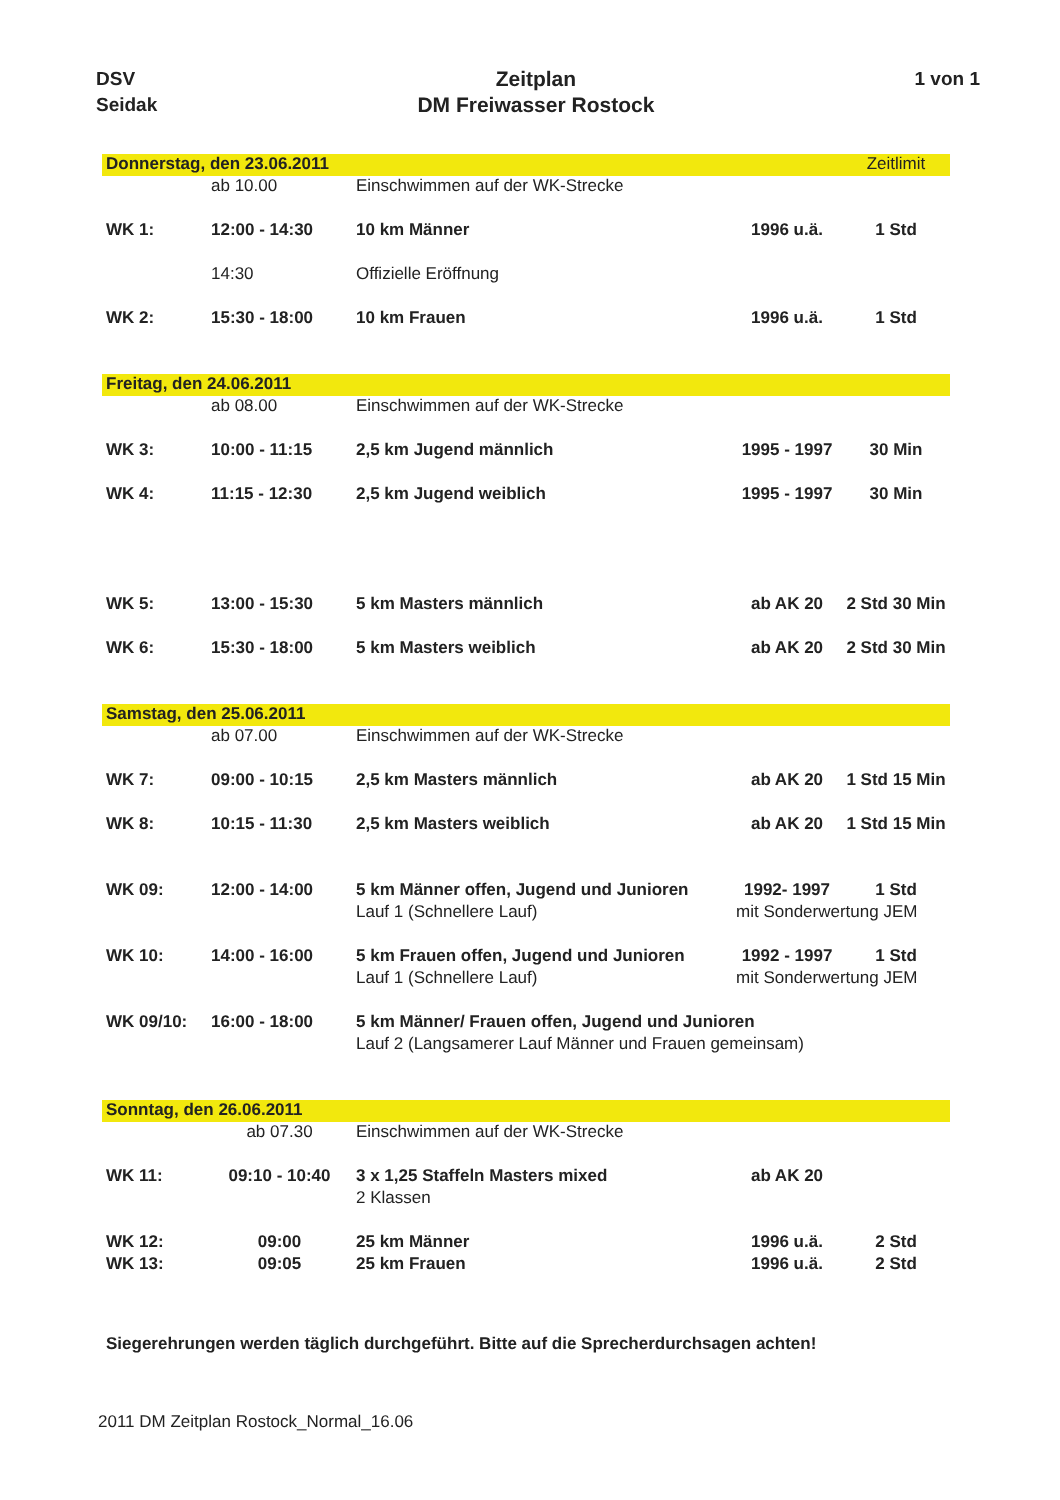DSV
Seidak
Zeitplan
DM Freiwasser Rostock
1 von 1
| Donnerstag, den 23.06.2011 | | | | Zeitlimit |
| | ab 10.00 | Einschwimmen auf der WK-Strecke | | |
| WK 1: | 12:00 - 14:30 | 10 km Männer | 1996 u.ä. | 1 Std |
| | 14:30 | Offizielle Eröffnung | | |
| WK 2: | 15:30 - 18:00 | 10 km Frauen | 1996 u.ä. | 1 Std |
| Freitag, den 24.06.2011 | | | | |
| | ab 08.00 | Einschwimmen auf der WK-Strecke | | |
| WK 3: | 10:00 - 11:15 | 2,5 km Jugend männlich | 1995 - 1997 | 30 Min |
| WK 4: | 11:15 - 12:30 | 2,5 km Jugend weiblich | 1995 - 1997 | 30 Min |
| WK 5: | 13:00 - 15:30 | 5 km Masters männlich | ab AK 20 | 2 Std 30 Min |
| WK 6: | 15:30 - 18:00 | 5 km Masters weiblich | ab AK 20 | 2 Std 30 Min |
| Samstag, den 25.06.2011 | | | | |
| | ab 07.00 | Einschwimmen auf der WK-Strecke | | |
| WK 7: | 09:00 - 10:15 | 2,5 km Masters männlich | ab AK 20 | 1 Std 15 Min |
| WK 8: | 10:15 - 11:30 | 2,5 km Masters weiblich | ab AK 20 | 1 Std 15 Min |
| WK 09: | 12:00 - 14:00 | 5 km Männer offen, Jugend und Junioren | 1992- 1997 | 1 Std |
| | | Lauf 1 (Schnellere Lauf) | mit Sonderwertung JEM | |
| WK 10: | 14:00 - 16:00 | 5 km Frauen offen, Jugend und Junioren | 1992 - 1997 | 1 Std |
| | | Lauf 1 (Schnellere Lauf) | mit Sonderwertung JEM | |
| WK 09/10: | 16:00 - 18:00 | 5 km Männer/ Frauen offen, Jugend und Junioren | | |
| | | Lauf 2 (Langsamerer Lauf Männer und Frauen gemeinsam) | | |
| Sonntag, den 26.06.2011 | | | | |
| | ab 07.30 | Einschwimmen auf der WK-Strecke | | |
| WK 11: | 09:10 - 10:40 | 3 x 1,25 Staffeln Masters mixed | ab AK 20 | |
| | | 2 Klassen | | |
| WK 12: | 09:00 | 25 km Männer | 1996 u.ä. | 2 Std |
| WK 13: | 09:05 | 25 km Frauen | 1996 u.ä. | 2 Std |
Siegerehrungen werden täglich durchgeführt. Bitte auf die Sprecherdurchsagen achten!
2011 DM Zeitplan Rostock_Normal_16.06